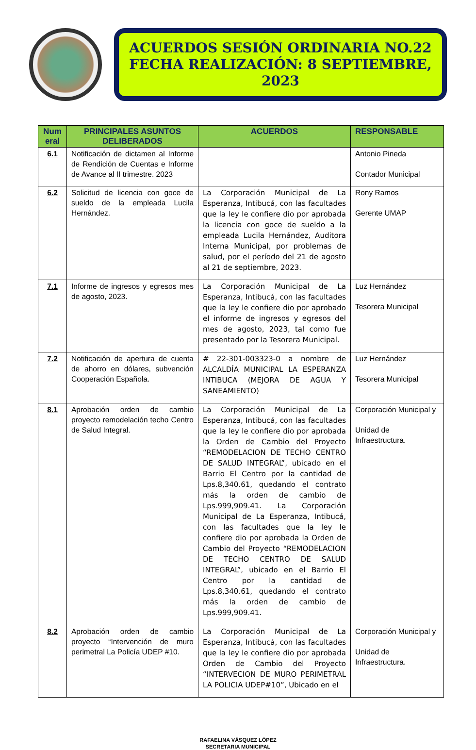ACUERDOS SESIÓN ORDINARIA NO.22
FECHA REALIZACIÓN: 8 SEPTIEMBRE, 2023
| Num eral | PRINCIPALES ASUNTOS DELIBERADOS | ACUERDOS | RESPONSABLE |
| --- | --- | --- | --- |
| 6.1 | Notificación de dictamen al Informe de Rendición de Cuentas e Informe de Avance al II trimestre. 2023 | | Antonio Pineda Contador Municipal |
| 6.2 | Solicitud de licencia con goce de sueldo de la empleada Lucila Hernández. | La Corporación Municipal de La Esperanza, Intibucá, con las facultades que la ley le confiere dio por aprobada la licencia con goce de sueldo a la empleada Lucila Hernández, Auditora Interna Municipal, por problemas de salud, por el período del 21 de agosto al 21 de septiembre, 2023. | Rony Ramos Gerente UMAP |
| 7.1 | Informe de ingresos y egresos mes de agosto, 2023. | La Corporación Municipal de La Esperanza, Intibucá, con las facultades que la ley le confiere dio por aprobado el informe de ingresos y egresos del mes de agosto, 2023, tal como fue presentado por la Tesorera Municipal. | Luz Hernández Tesorera Municipal |
| 7.2 | Notificación de apertura de cuenta de ahorro en dólares, subvención Cooperación Española. | # 22-301-003323-0 a nombre de ALCALDÍA MUNICIPAL LA ESPERANZA INTIBUCA (MEJORA DE AGUA Y SANEAMIENTO) | Luz Hernández Tesorera Municipal |
| 8.1 | Aprobación orden de cambio proyecto remodelación techo Centro de Salud Integral. | La Corporación Municipal de La Esperanza, Intibucá, con las facultades que la ley le confiere dio por aprobada la Orden de Cambio del Proyecto “REMODELACION DE TECHO CENTRO DE SALUD INTEGRAL”, ubicado en el Barrio El Centro por la cantidad de Lps.8,340.61, quedando el contrato más la orden de cambio de Lps.999,909.41. La Corporación Municipal de La Esperanza, Intibucá, con las facultades que la ley le confiere dio por aprobada la Orden de Cambio del Proyecto “REMODELACION DE TECHO CENTRO DE SALUD INTEGRAL”, ubicado en el Barrio El Centro por la cantidad de Lps.8,340.61, quedando el contrato más la orden de cambio de Lps.999,909.41. | Corporación Municipal y Unidad de Infraestructura. |
| 8.2 | Aprobación orden de cambio proyecto “Intervención de muro perimetral La Policía UDEP #10. | La Corporación Municipal de La Esperanza, Intibucá, con las facultades que la ley le confiere dio por aprobada Orden de Cambio del Proyecto “INTERVECION DE MURO PERIMETRAL LA POLICIA UDEP#10”, Ubicado en el | Corporación Municipal y Unidad de Infraestructura. |
RAFAELINA VÁSQUEZ LÓPEZ
SECRETARIA MUNICIPAL